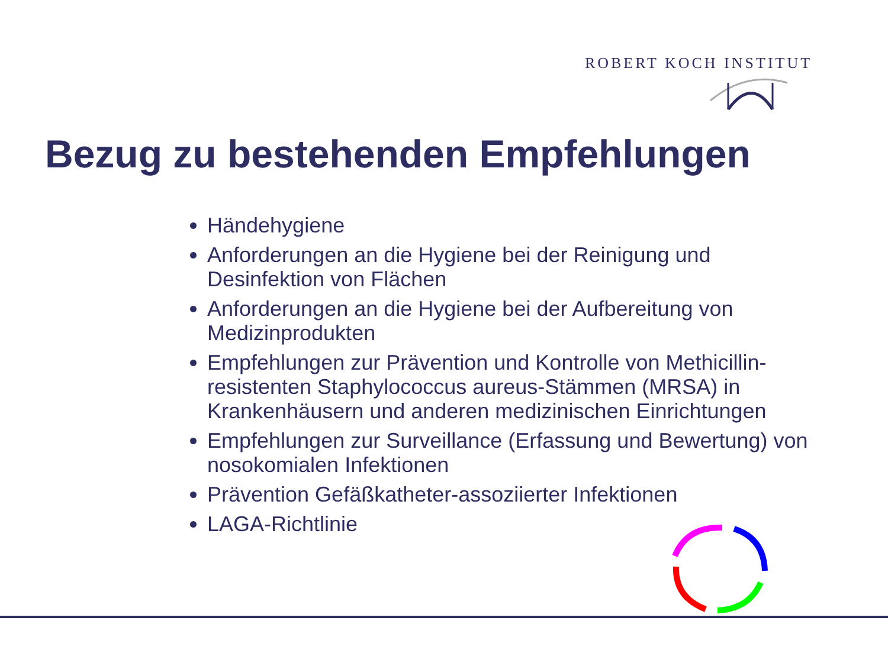ROBERT KOCH INSTITUT
Bezug zu bestehenden Empfehlungen
Händehygiene
Anforderungen an die Hygiene bei der Reinigung und Desinfektion von Flächen
Anforderungen an die Hygiene bei der Aufbereitung von Medizinprodukten
Empfehlungen zur Prävention und Kontrolle von Methicillin-resistenten Staphylococcus aureus-Stämmen (MRSA) in Krankenhäusern und anderen medizinischen Einrichtungen
Empfehlungen zur Surveillance (Erfassung und Bewertung) von nosokomialen Infektionen
Prävention Gefäßkatheter-assoziierter Infektionen
LAGA-Richtlinie